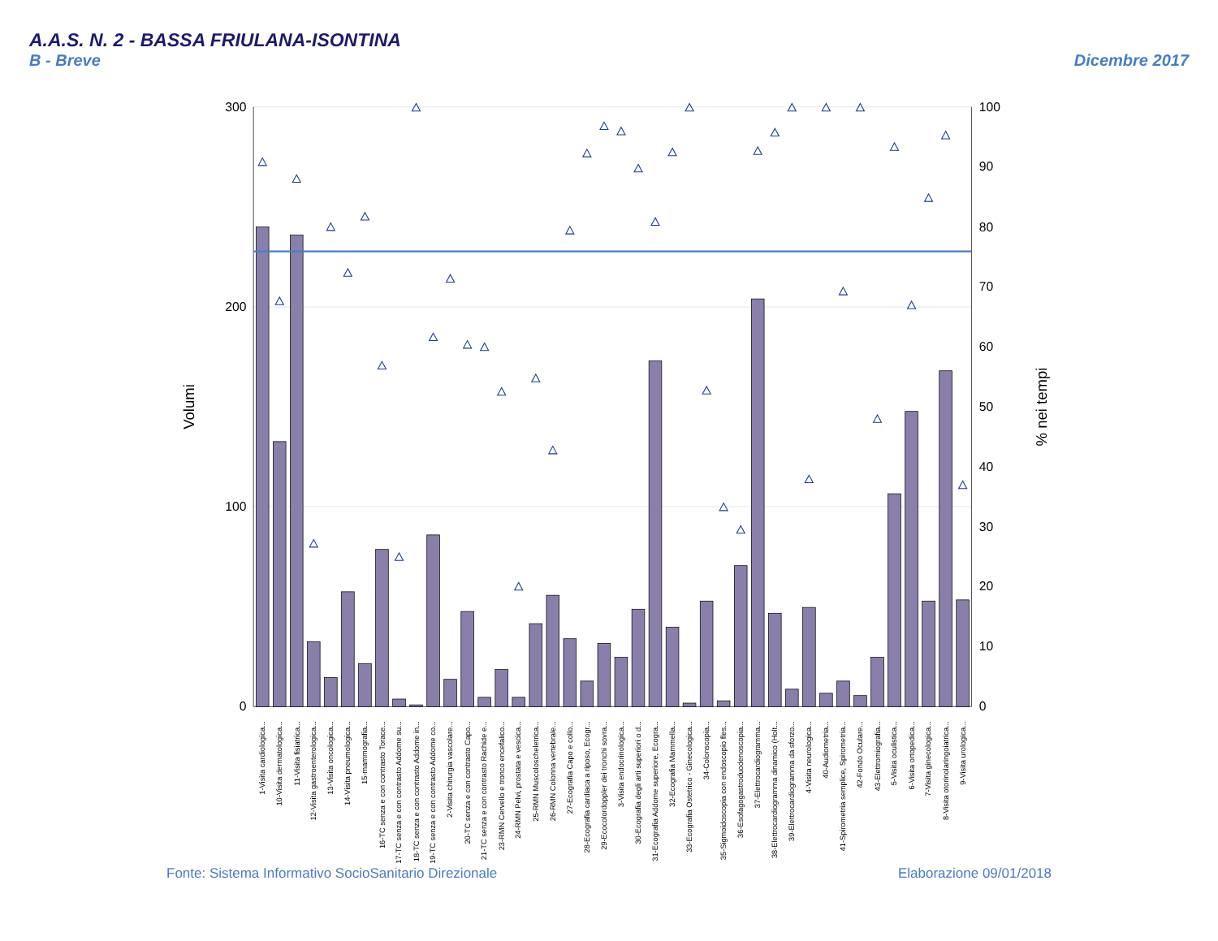A.A.S. N. 2 - BASSA FRIULANA-ISONTINA
B - Breve Dicembre 2017
300
200
100
0
100
90
80
70
60
50
40
30
20
10
0
Volumi
% nei tempi
1-Visita cardiologica...
10-Visita dermatologica...
11-Visita fisiatrica...
12-Visita gastroenterologica...
13-Visita oncologica...
14-Visita pneumologica...
15-mammografia...
16-TC senza e con contrasto Torace...
17-TC senza e con contrasto Addome su...
18-TC senza e con contrasto Addome in...
19-TC senza e con contrasto Addome co...
2-Visita chirurgia vascolare...
20-TC senza e con contrasto Capo...
21-TC senza e con contrasto Rachide e...
23-RMN Cervello e tronco encefalico...
24-RMN Pelvi, prostata e vescica...
25-RMN Muscoloscheletrica...
26-RMN Colonna vertebrale...
27-Ecografia Capo e collo...
28-Ecografia cardiaca a riposo, Ecogr...
29-Ecocolordoppler dei tronchi sovra...
3-Visita endocrinologica...
30-Ecografia degli arti superiori o d...
31-Ecografia Addome superiore, Ecogra...
32-Ecografia Mammella...
33-Ecografia Ostetrico - Ginecologica...
34-Colonscopia...
35-Sigmoidoscopia con endoscopio fles...
36-Esofagogastroduodenoscopia...
37-Elettrocardiogramma...
38-Elettrocardiogramma dinamico (Holt...
39-Elettrocardiogramma da sforzo...
4-Visita neurologica...
40-Audiometria...
41-Spirometria semplice, Spirometria...
42-Fondo Oculare...
43-Elettromiografia...
5-Visita oculistica...
6-Visita ortopedica...
7-Visita ginecologica...
8-Visita otorinolaringoiatrica...
9-Visita urologica...
Fonte: Sistema Informativo SocioSanitario Direzionale Elaborazione 09/01/2018